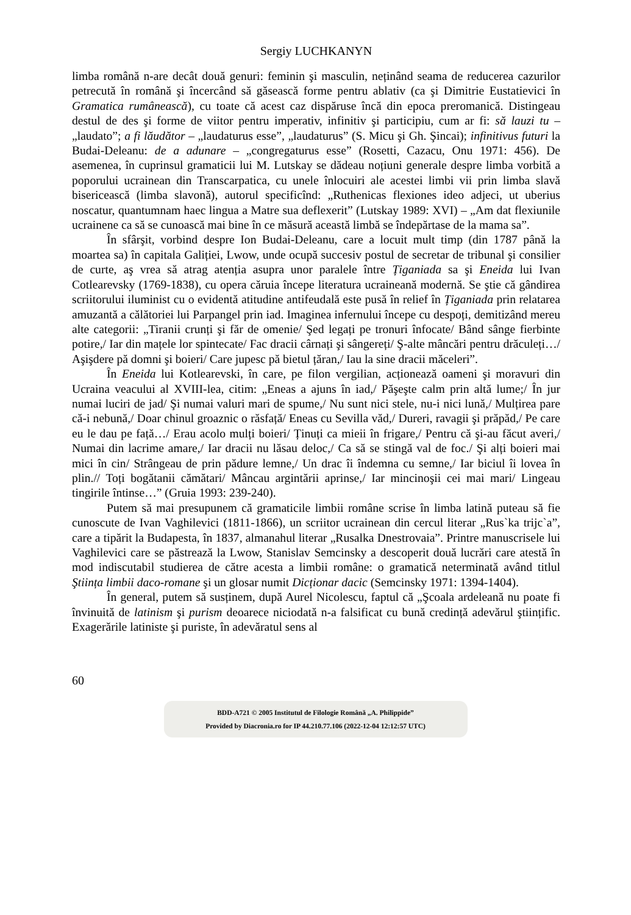Sergiy LUCHKANYN
limba română n-are decât două genuri: feminin şi masculin, neținând seama de reducerea cazurilor petrecută în română şi încercând să găsească forme pentru ablativ (ca şi Dimitrie Eustatievici în Gramatica rumânească), cu toate că acest caz dispăruse încă din epoca preromanică. Distingeau destul de des şi forme de viitor pentru imperativ, infinitiv şi participiu, cum ar fi: să lauzi tu – „laudato”; a fi lăudător – „laudaturus esse”, „laudaturus” (S. Micu şi Gh. Şincai); infinitivus futuri la Budai-Deleanu: de a adunare – „congregaturus esse” (Rosetti, Cazacu, Onu 1971: 456). De asemenea, în cuprinsul gramaticii lui M. Lutskay se dădeau noțiuni generale despre limba vorbită a poporului ucrainean din Transcarpatica, cu unele înlocuiri ale acestei limbi vii prin limba slavă bisericească (limba slavonă), autorul specificînd: „Ruthenicas flexiones ideo adjeci, ut uberius noscatur, quantumnam haec lingua a Matre sua deflexerit” (Lutskay 1989: XVI) – „Am dat flexiunile ucrainene ca să se cunoască mai bine în ce măsură această limbă se îndepărtase de la mama sa”.
În sfârşit, vorbind despre Ion Budai-Deleanu, care a locuit mult timp (din 1787 până la moartea sa) în capitala Galiției, Lwow, unde ocupă succesiv postul de secretar de tribunal şi consilier de curte, aş vrea să atrag atenția asupra unor paralele între Țiganiada sa şi Eneida lui Ivan Cotlearevsky (1769-1838), cu opera căruia începe literatura ucraineană modernă. Se ştie că gândirea scriitorului iluminist cu o evidentă atitudine antifeudală este pusă în relief în Țiganiada prin relatarea amuzantă a călătoriei lui Parpangel prin iad. Imaginea infernului începe cu despoți, demitizând mereu alte categorii: „Tiranii crunți şi făr de omenie/ Şed legați pe tronuri înfocate/ Bând sânge fierbinte potire,/ Iar din mațele lor spintecate/ Fac dracii cârnați şi sângereți/ Ş-alte mâncări pentru drăculeți…/ Aşişdere pă domni şi boieri/ Care jupesc pă bietul țăran,/ Iau la sine dracii măceleri”.
În Eneida lui Kotlearevski, în care, pe filon vergilian, acționează oameni şi moravuri din Ucraina veacului al XVIII-lea, citim: „Eneas a ajuns în iad,/ Păşeşte calm prin altă lume;/ În jur numai luciri de jad/ Şi numai valuri mari de spume,/ Nu sunt nici stele, nu-i nici lună,/ Mulțirea pare că-i nebună,/ Doar chinul groaznic o răsfață/ Eneas cu Sevilla văd,/ Dureri, ravagii şi prăpăd,/ Pe care eu le dau pe față…/ Erau acolo mulți boieri/ Ținuți ca mieii în frigare,/ Pentru că şi-au făcut averi,/ Numai din lacrime amare,/ Iar dracii nu lăsau deloc,/ Ca să se stingă val de foc./ Şi alți boieri mai mici în cin/ Strângeau de prin pădure lemne,/ Un drac îi îndemna cu semne,/ Iar biciul îi lovea în plin.// Toți bogătanii cămătari/ Mâncau argintării aprinse,/ Iar mincinoşii cei mai mari/ Lingeau tingirile întinse…” (Gruia 1993: 239-240).
Putem să mai presupunem că gramaticile limbii române scrise în limba latină puteau să fie cunoscute de Ivan Vaghilevici (1811-1866), un scriitor ucrainean din cercul literar „Rus`ka trijc`a”, care a tipărit la Budapesta, în 1837, almanahul literar „Rusalka Dnestrovaia”. Printre manuscrisele lui Vaghilevici care se păstrează la Lwow, Stanislav Semcinsky a descoperit două lucrări care atestă în mod indiscutabil studierea de către acesta a limbii române: o gramatică neterminată având titlul Ştiința limbii daco-romane şi un glosar numit Dicționar dacic (Semcinsky 1971: 1394-1404).
În general, putem să susținem, după Aurel Nicolescu, faptul că „Şcoala ardeleană nu poate fi învinuită de latinism şi purism deoarece niciodată n-a falsificat cu bună credință adevărul ştiințific. Exagerările latiniste şi puriste, în adevăratul sens al
60
BDD-A721 © 2005 Institutul de Filologie Română „A. Philippide”
Provided by Diacronia.ro for IP 44.210.77.106 (2022-12-04 12:12:57 UTC)